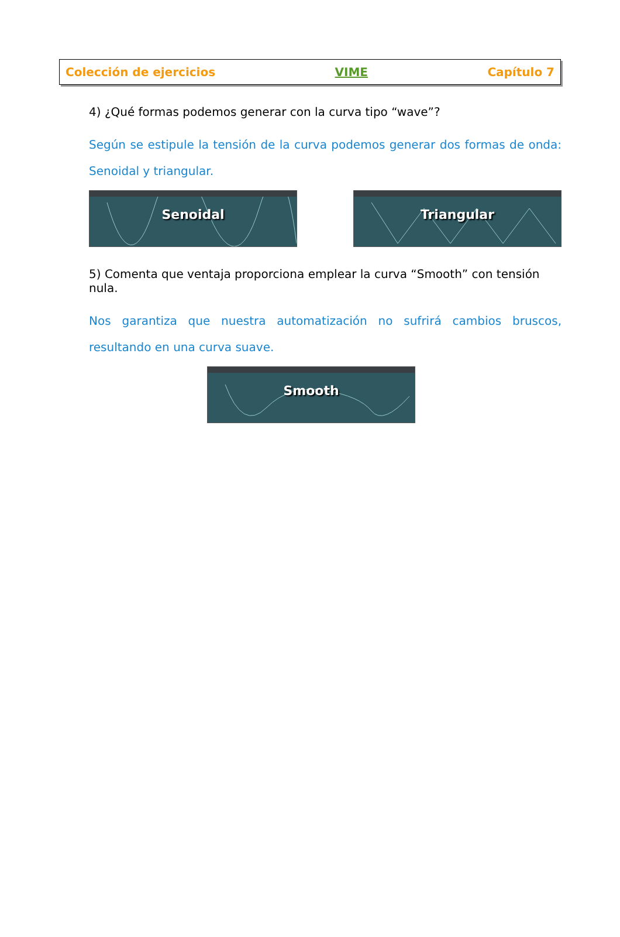Colección de ejercicios VIME Capítulo 7
4) ¿Qué formas podemos generar con la curva tipo “wave”?
Según se estipule la tensión de la curva podemos generar dos formas de onda: Senoidal y triangular.
Senoidal
Triangular
5) Comenta que ventaja proporciona emplear la curva “Smooth” con tensión nula.
Nos garantiza que nuestra automatización no sufrirá cambios bruscos, resultando en una curva suave.
Smooth